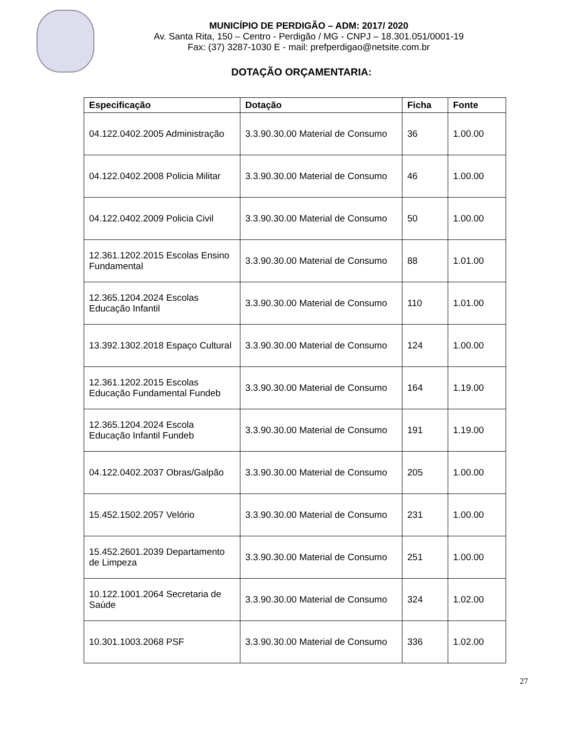MUNICÍPIO DE PERDIGÃO – ADM: 2017/ 2020
Av. Santa Rita, 150 – Centro - Perdigão / MG - CNPJ – 18.301.051/0001-19
Fax: (37) 3287-1030 E - mail: prefperdigao@netsite.com.br
DOTAÇÃO ORÇAMENTARIA:
| Especificação | Dotação | Ficha | Fonte |
| --- | --- | --- | --- |
| 04.122.0402.2005 Administração | 3.3.90.30.00 Material de Consumo | 36 | 1.00.00 |
| 04.122.0402.2008 Policia Militar | 3.3.90.30.00 Material de Consumo | 46 | 1.00.00 |
| 04.122.0402.2009 Policia Civil | 3.3.90.30.00 Material de Consumo | 50 | 1.00.00 |
| 12.361.1202.2015 Escolas Ensino Fundamental | 3.3.90.30.00 Material de Consumo | 88 | 1.01.00 |
| 12.365.1204.2024 Escolas Educação Infantil | 3.3.90.30.00 Material de Consumo | 110 | 1.01.00 |
| 13.392.1302.2018 Espaço Cultural | 3.3.90.30.00 Material de Consumo | 124 | 1.00.00 |
| 12.361.1202.2015 Escolas Educação Fundamental Fundeb | 3.3.90.30.00 Material de Consumo | 164 | 1.19.00 |
| 12.365.1204.2024 Escola Educação Infantil Fundeb | 3.3.90.30.00 Material de Consumo | 191 | 1.19.00 |
| 04.122.0402.2037 Obras/Galpão | 3.3.90.30.00 Material de Consumo | 205 | 1.00.00 |
| 15.452.1502.2057 Velório | 3.3.90.30.00 Material de Consumo | 231 | 1.00.00 |
| 15.452.2601.2039 Departamento de Limpeza | 3.3.90.30.00 Material de Consumo | 251 | 1.00.00 |
| 10.122.1001.2064 Secretaria de Saúde | 3.3.90.30.00 Material de Consumo | 324 | 1.02.00 |
| 10.301.1003.2068 PSF | 3.3.90.30.00 Material de Consumo | 336 | 1.02.00 |
27